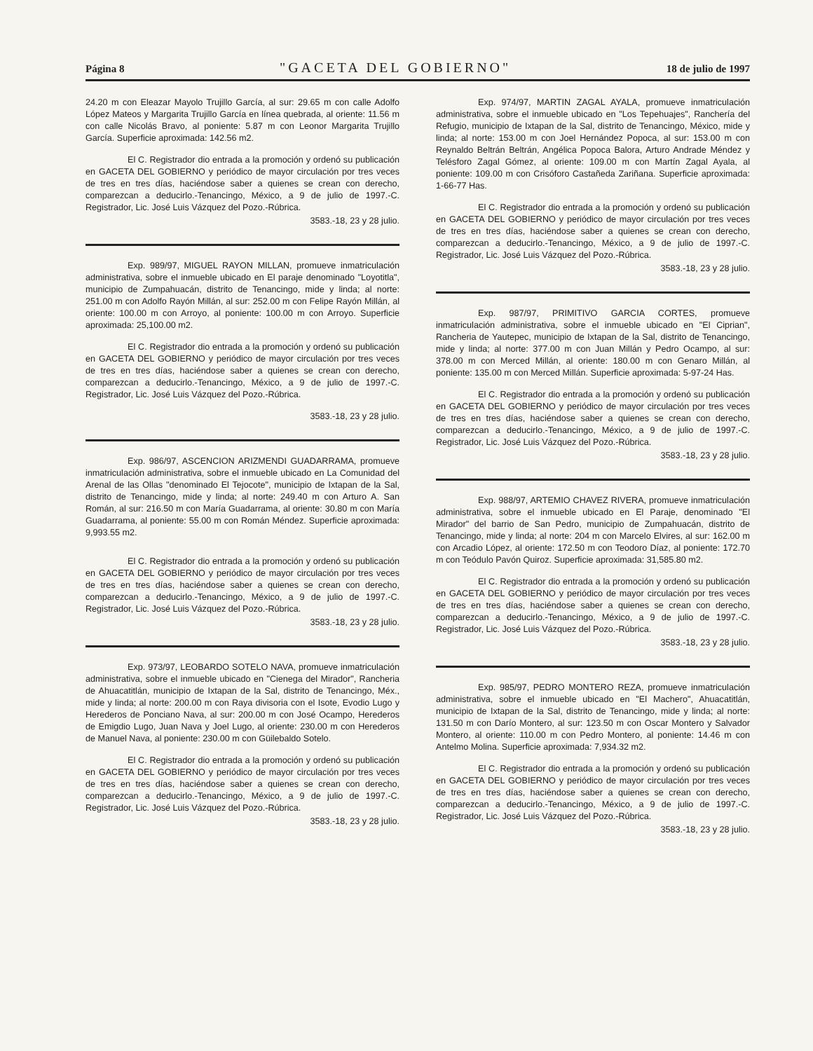Página 8 "GACETA DEL GOBIERNO" 18 de julio de 1997
24.20 m con Eleazar Mayolo Trujillo García, al sur: 29.65 m con calle Adolfo López Mateos y Margarita Trujillo García en línea quebrada, al oriente: 11.56 m con calle Nicolás Bravo, al poniente: 5.87 m con Leonor Margarita Trujillo García. Superficie aproximada: 142.56 m2.
El C. Registrador dio entrada a la promoción y ordenó su publicación en GACETA DEL GOBIERNO y periódico de mayor circulación por tres veces de tres en tres días, haciéndose saber a quienes se crean con derecho, comparezcan a deducirlo.-Tenancingo, México, a 9 de julio de 1997.-C. Registrador, Lic. José Luis Vázquez del Pozo.-Rúbrica.
3583.-18, 23 y 28 julio.
Exp. 989/97, MIGUEL RAYON MILLAN, promueve inmatriculación administrativa, sobre el inmueble ubicado en El paraje denominado "Loyotitla", municipio de Zumpahuacán, distrito de Tenancingo, mide y linda; al norte: 251.00 m con Adolfo Rayón Millán, al sur: 252.00 m con Felipe Rayón Millán, al oriente: 100.00 m con Arroyo, al poniente: 100.00 m con Arroyo. Superficie aproximada: 25,100.00 m2.
El C. Registrador dio entrada a la promoción y ordenó su publicación en GACETA DEL GOBIERNO y periódico de mayor circulación por tres veces de tres en tres días, haciéndose saber a quienes se crean con derecho, comparezcan a deducirlo.-Tenancingo, México, a 9 de julio de 1997.-C. Registrador, Lic. José Luis Vázquez del Pozo.-Rúbrica.
3583.-18, 23 y 28 julio.
Exp. 986/97, ASCENCION ARIZMENDI GUADARRAMA, promueve inmatriculación administrativa, sobre el inmueble ubicado en La Comunidad del Arenal de las Ollas "denominado El Tejocote", municipio de Ixtapan de la Sal, distrito de Tenancingo, mide y linda; al norte: 249.40 m con Arturo A. San Román, al sur: 216.50 m con María Guadarrama, al oriente: 30.80 m con María Guadarrama, al poniente: 55.00 m con Román Méndez. Superficie aproximada: 9,993.55 m2.
El C. Registrador dio entrada a la promoción y ordenó su publicación en GACETA DEL GOBIERNO y periódico de mayor circulación por tres veces de tres en tres días, haciéndose saber a quienes se crean con derecho, comparezcan a deducirlo.-Tenancingo, México, a 9 de julio de 1997.-C. Registrador, Lic. José Luis Vázquez del Pozo.-Rúbrica.
3583.-18, 23 y 28 julio.
Exp. 973/97, LEOBARDO SOTELO NAVA, promueve inmatriculación administrativa, sobre el inmueble ubicado en "Cienega del Mirador", Rancheria de Ahuacatitlán, municipio de Ixtapan de la Sal, distrito de Tenancingo, Méx., mide y linda; al norte: 200.00 m con Raya divisoria con el Isote, Evodio Lugo y Herederos de Ponciano Nava, al sur: 200.00 m con José Ocampo, Herederos de Emigdio Lugo, Juan Nava y Joel Lugo, al oriente: 230.00 m con Herederos de Manuel Nava, al poniente: 230.00 m con Güilebaldo Sotelo.
El C. Registrador dio entrada a la promoción y ordenó su publicación en GACETA DEL GOBIERNO y periódico de mayor circulación por tres veces de tres en tres días, haciéndose saber a quienes se crean con derecho, comparezcan a deducirlo.-Tenancingo, México, a 9 de julio de 1997.-C. Registrador, Lic. José Luis Vázquez del Pozo.-Rúbrica.
3583.-18, 23 y 28 julio.
Exp. 974/97, MARTIN ZAGAL AYALA, promueve inmatriculación administrativa, sobre el inmueble ubicado en "Los Tepehuajes", Ranchería del Refugio, municipio de Ixtapan de la Sal, distrito de Tenancingo, México, mide y linda; al norte: 153.00 m con Joel Hernández Popoca, al sur: 153.00 m con Reynaldo Beltrán Beltrán, Angélica Popoca Balora, Arturo Andrade Méndez y Telésforo Zagal Gómez, al oriente: 109.00 m con Martín Zagal Ayala, al poniente: 109.00 m con Crisóforo Castañeda Zariñana. Superficie aproximada: 1-66-77 Has.
El C. Registrador dio entrada a la promoción y ordenó su publicación en GACETA DEL GOBIERNO y periódico de mayor circulación por tres veces de tres en tres días, haciéndose saber a quienes se crean con derecho, comparezcan a deducirlo.-Tenancingo, México, a 9 de julio de 1997.-C. Registrador, Lic. José Luis Vázquez del Pozo.-Rúbrica.
3583.-18, 23 y 28 julio.
Exp. 987/97, PRIMITIVO GARCIA CORTES, promueve inmatriculación administrativa, sobre el inmueble ubicado en "El Ciprian", Rancheria de Yautepec, municipio de Ixtapan de la Sal, distrito de Tenancingo, mide y linda; al norte: 377.00 m con Juan Millán y Pedro Ocampo, al sur: 378.00 m con Merced Millán, al oriente: 180.00 m con Genaro Millán, al poniente: 135.00 m con Merced Millán. Superficie aproximada: 5-97-24 Has.
El C. Registrador dio entrada a la promoción y ordenó su publicación en GACETA DEL GOBIERNO y periódico de mayor circulación por tres veces de tres en tres días, haciéndose saber a quienes se crean con derecho, comparezcan a deducirlo.-Tenancingo, México, a 9 de julio de 1997.-C. Registrador, Lic. José Luis Vázquez del Pozo.-Rúbrica.
3583.-18, 23 y 28 julio.
Exp. 988/97, ARTEMIO CHAVEZ RIVERA, promueve inmatriculación administrativa, sobre el inmueble ubicado en El Paraje, denominado "El Mirador" del barrio de San Pedro, municipio de Zumpahuacán, distrito de Tenancingo, mide y linda; al norte: 204 m con Marcelo Elvires, al sur: 162.00 m con Arcadio López, al oriente: 172.50 m con Teodoro Díaz, al poniente: 172.70 m con Teódulo Pavón Quiroz. Superficie aproximada: 31,585.80 m2.
El C. Registrador dio entrada a la promoción y ordenó su publicación en GACETA DEL GOBIERNO y periódico de mayor circulación por tres veces de tres en tres días, haciéndose saber a quienes se crean con derecho, comparezcan a deducirlo.-Tenancingo, México, a 9 de julio de 1997.-C. Registrador, Lic. José Luis Vázquez del Pozo.-Rúbrica.
3583.-18, 23 y 28 julio.
Exp. 985/97, PEDRO MONTERO REZA, promueve inmatriculación administrativa, sobre el inmueble ubicado en "El Machero", Ahuacatitlán, municipio de Ixtapan de la Sal, distrito de Tenancingo, mide y linda; al norte: 131.50 m con Darío Montero, al sur: 123.50 m con Oscar Montero y Salvador Montero, al oriente: 110.00 m con Pedro Montero, al poniente: 14.46 m con Antelmo Molina. Superficie aproximada: 7,934.32 m2.
El C. Registrador dio entrada a la promoción y ordenó su publicación en GACETA DEL GOBIERNO y periódico de mayor circulación por tres veces de tres en tres días, haciéndose saber a quienes se crean con derecho, comparezcan a deducirlo.-Tenancingo, México, a 9 de julio de 1997.-C. Registrador, Lic. José Luis Vázquez del Pozo.-Rúbrica.
3583.-18, 23 y 28 julio.